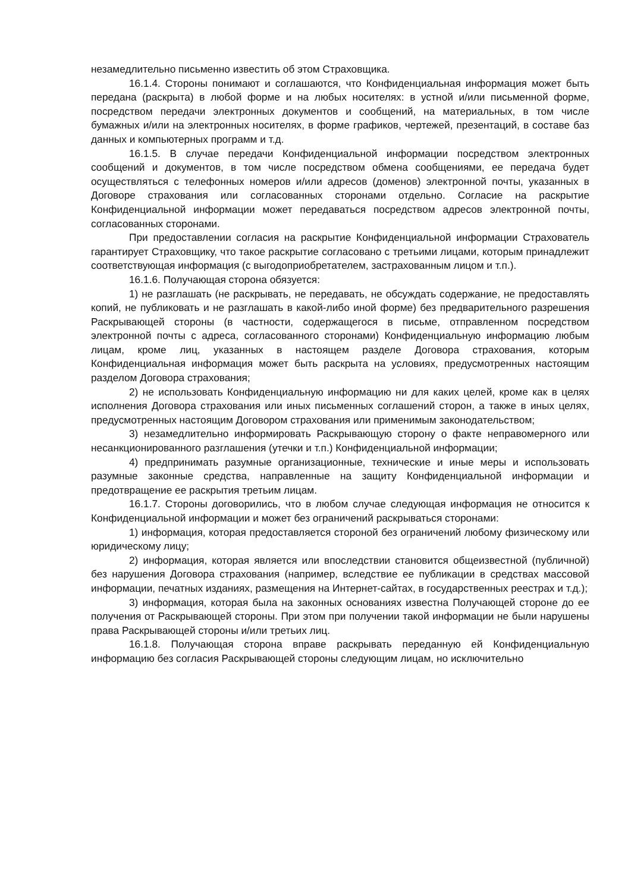незамедлительно письменно известить об этом Страховщика.
16.1.4. Стороны понимают и соглашаются, что Конфиденциальная информация может быть передана (раскрыта) в любой форме и на любых носителях: в устной и/или письменной форме, посредством передачи электронных документов и сообщений, на материальных, в том числе бумажных и/или на электронных носителях, в форме графиков, чертежей, презентаций, в составе баз данных и компьютерных программ и т.д.
16.1.5. В случае передачи Конфиденциальной информации посредством электронных сообщений и документов, в том числе посредством обмена сообщениями, ее передача будет осуществляться с телефонных номеров и/или адресов (доменов) электронной почты, указанных в Договоре страхования или согласованных сторонами отдельно. Согласие на раскрытие Конфиденциальной информации может передаваться посредством адресов электронной почты, согласованных сторонами.
При предоставлении согласия на раскрытие Конфиденциальной информации Страхователь гарантирует Страховщику, что такое раскрытие согласовано с третьими лицами, которым принадлежит соответствующая информация (с выгодоприобретателем, застрахованным лицом и т.п.).
16.1.6. Получающая сторона обязуется:
1) не разглашать (не раскрывать, не передавать, не обсуждать содержание, не предоставлять копий, не публиковать и не разглашать в какой-либо иной форме) без предварительного разрешения Раскрывающей стороны (в частности, содержащегося в письме, отправленном посредством электронной почты с адреса, согласованного сторонами) Конфиденциальную информацию любым лицам, кроме лиц, указанных в настоящем разделе Договора страхования, которым Конфиденциальная информация может быть раскрыта на условиях, предусмотренных настоящим разделом Договора страхования;
2) не использовать Конфиденциальную информацию ни для каких целей, кроме как в целях исполнения Договора страхования или иных письменных соглашений сторон, а также в иных целях, предусмотренных настоящим Договором страхования или применимым законодательством;
3) незамедлительно информировать Раскрывающую сторону о факте неправомерного или несанкционированного разглашения (утечки и т.п.) Конфиденциальной информации;
4) предпринимать разумные организационные, технические и иные меры и использовать разумные законные средства, направленные на защиту Конфиденциальной информации и предотвращение ее раскрытия третьим лицам.
16.1.7. Стороны договорились, что в любом случае следующая информация не относится к Конфиденциальной информации и может без ограничений раскрываться сторонами:
1) информация, которая предоставляется стороной без ограничений любому физическому или юридическому лицу;
2) информация, которая является или впоследствии становится общеизвестной (публичной) без нарушения Договора страхования (например, вследствие ее публикации в средствах массовой информации, печатных изданиях, размещения на Интернет-сайтах, в государственных реестрах и т.д.);
3) информация, которая была на законных основаниях известна Получающей стороне до ее получения от Раскрывающей стороны. При этом при получении такой информации не были нарушены права Раскрывающей стороны и/или третьих лиц.
16.1.8. Получающая сторона вправе раскрывать переданную ей Конфиденциальную информацию без согласия Раскрывающей стороны следующим лицам, но исключительно